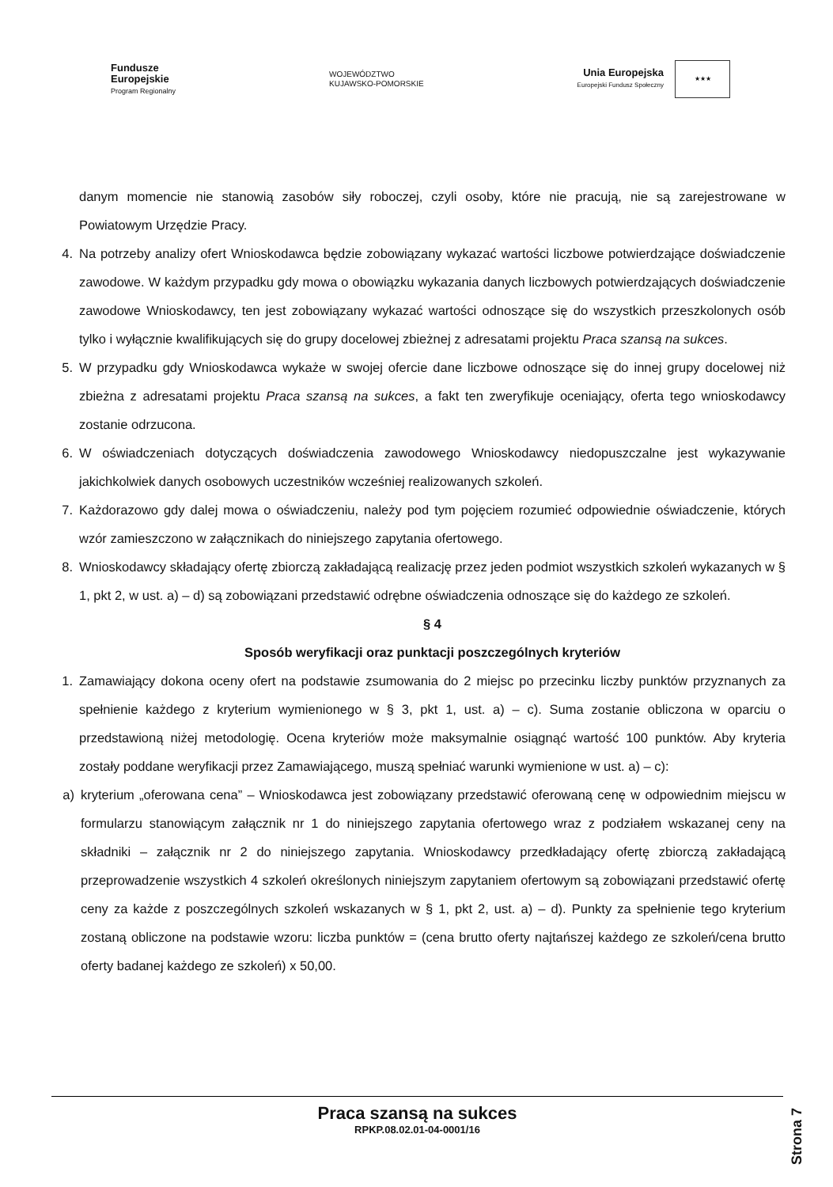Fundusze
Europejskie
Program Regionalny
WOJEWÓDZTWO
KUJAWSKO-POMORSKIE
Unia Europejska
Europejski Fundusz Społeczny
★★★
danym momencie nie stanowią zasobów siły roboczej, czyli osoby, które nie pracują, nie są zarejestrowane w Powiatowym Urzędzie Pracy.
4. Na potrzeby analizy ofert Wnioskodawca będzie zobowiązany wykazać wartości liczbowe potwierdzające doświadczenie zawodowe. W każdym przypadku gdy mowa o obowiązku wykazania danych liczbowych potwierdzających doświadczenie zawodowe Wnioskodawcy, ten jest zobowiązany wykazać wartości odnoszące się do wszystkich przeszkolonych osób tylko i wyłącznie kwalifikujących się do grupy docelowej zbieżnej z adresatami projektu Praca szansą na sukces.
5. W przypadku gdy Wnioskodawca wykaże w swojej ofercie dane liczbowe odnoszące się do innej grupy docelowej niż zbieżna z adresatami projektu Praca szansą na sukces, a fakt ten zweryfikuje oceniający, oferta tego wnioskodawcy zostanie odrzucona.
6. W oświadczeniach dotyczących doświadczenia zawodowego Wnioskodawcy niedopuszczalne jest wykazywanie jakichkolwiek danych osobowych uczestników wcześniej realizowanych szkoleń.
7. Każdorazowo gdy dalej mowa o oświadczeniu, należy pod tym pojęciem rozumieć odpowiednie oświadczenie, których wzór zamieszczono w załącznikach do niniejszego zapytania ofertowego.
8. Wnioskodawcy składający ofertę zbiorczą zakładającą realizację przez jeden podmiot wszystkich szkoleń wykazanych w § 1, pkt 2, w ust. a) – d) są zobowiązani przedstawić odrębne oświadczenia odnoszące się do każdego ze szkoleń.
§ 4
Sposób weryfikacji oraz punktacji poszczególnych kryteriów
1. Zamawiający dokona oceny ofert na podstawie zsumowania do 2 miejsc po przecinku liczby punktów przyznanych za spełnienie każdego z kryterium wymienionego w § 3, pkt 1, ust. a) – c). Suma zostanie obliczona w oparciu o przedstawioną niżej metodologię. Ocena kryteriów może maksymalnie osiągnąć wartość 100 punktów. Aby kryteria zostały poddane weryfikacji przez Zamawiającego, muszą spełniać warunki wymienione w ust. a) – c):
a) kryterium „oferowana cena” – Wnioskodawca jest zobowiązany przedstawić oferowaną cenę w odpowiednim miejscu w formularzu stanowiącym załącznik nr 1 do niniejszego zapytania ofertowego wraz z podziałem wskazanej ceny na składniki – załącznik nr 2 do niniejszego zapytania. Wnioskodawcy przedkładający ofertę zbiorczą zakładającą przeprowadzenie wszystkich 4 szkoleń określonych niniejszym zapytaniem ofertowym są zobowiązani przedstawić ofertę ceny za każde z poszczególnych szkoleń wskazanych w § 1, pkt 2, ust. a) – d). Punkty za spełnienie tego kryterium zostaną obliczone na podstawie wzoru: liczba punktów = (cena brutto oferty najtańszej każdego ze szkoleń/cena brutto oferty badanej każdego ze szkoleń) x 50,00.
Praca szansą na sukces
RPKP.08.02.01-04-0001/16
Strona 7